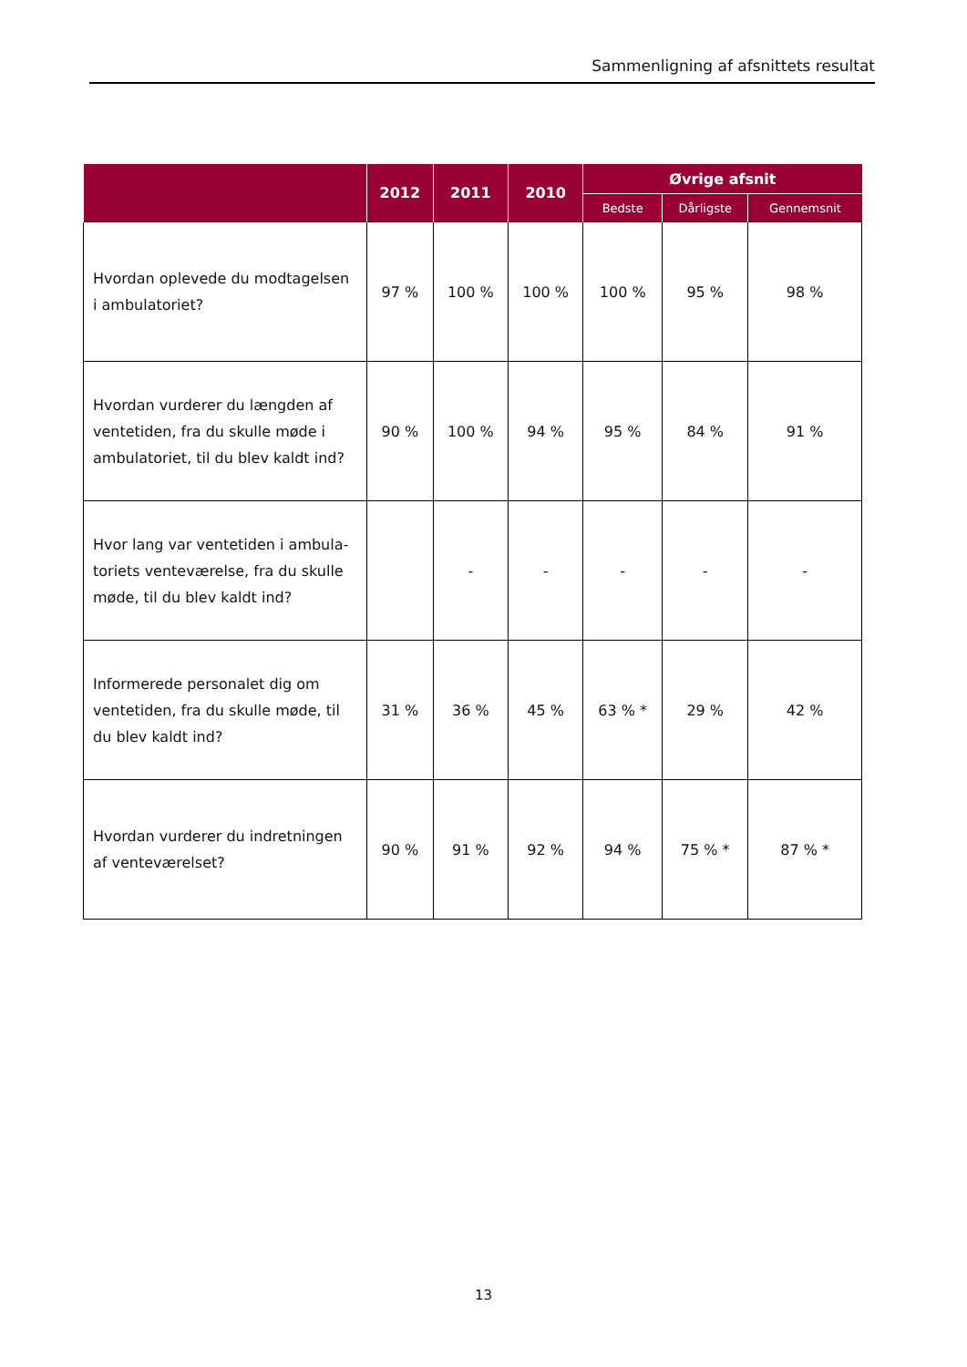Sammenligning af afsnittets resultat
| | 2012 | 2011 | 2010 | Øvrige afsnit | | |
| --- | --- | --- | --- | --- | --- | --- |
| | | | | Bedste | Dårligste | Gennemsnit |
| Hvordan oplevede du modtagelsen i ambulatoriet? | 97 % | 100 % | 100 % | 100 % | 95 % | 98 % |
| Hvordan vurderer du længden af ventetiden, fra du skulle møde i ambulatoriet, til du blev kaldt ind? | 90 % | 100 % | 94 % | 95 % | 84 % | 91 % |
| Hvor lang var ventetiden i ambula-toriets venteværelse, fra du skulle møde, til du blev kaldt ind? | | - | - | - | - | - |
| Informerede personalet dig om ventetiden, fra du skulle møde, til du blev kaldt ind? | 31 % | 36 % | 45 % | 63 % * | 29 % | 42 % |
| Hvordan vurderer du indretningen af venteværelset? | 90 % | 91 % | 92 % | 94 % | 75 % * | 87 % * |
13